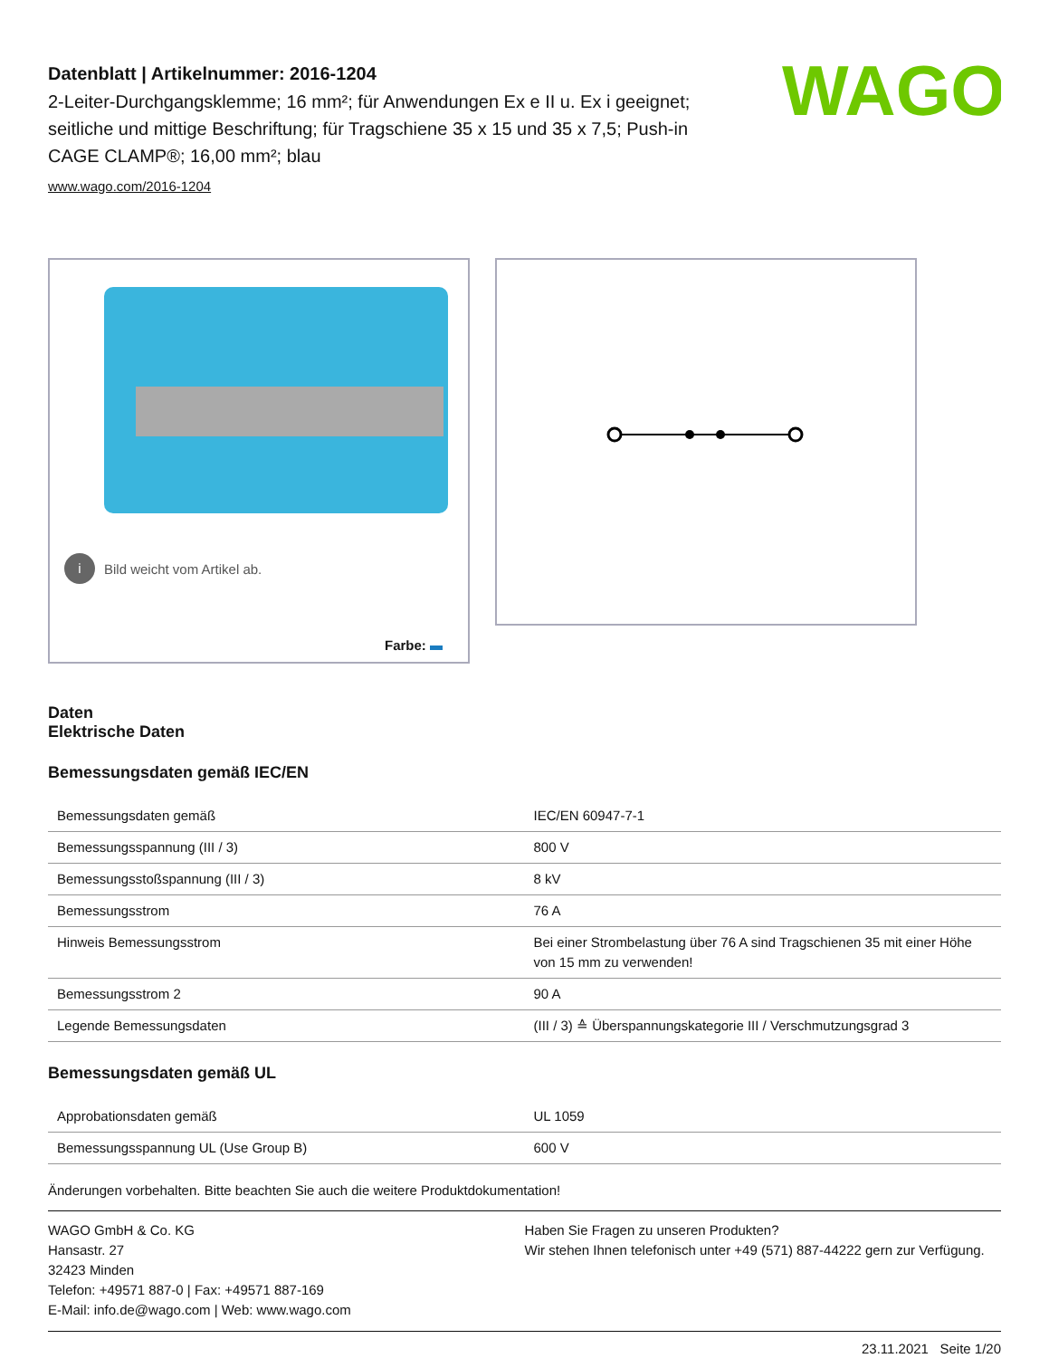WAGO
Datenblatt | Artikelnummer: 2016-1204
2-Leiter-Durchgangsklemme; 16 mm²; für Anwendungen Ex e II u. Ex i geeignet; seitliche und mittige Beschriftung; für Tragschiene 35 x 15 und 35 x 7,5; Push-in CAGE CLAMP®; 16,00 mm²; blau
www.wago.com/2016-1204
i Bild weicht vom Artikel ab.
Farbe:
Daten
Elektrische Daten
Bemessungsdaten gemäß IEC/EN
| Bemessungsdaten gemäß | IEC/EN 60947-7-1 |
| Bemessungsspannung (III / 3) | 800 V |
| Bemessungsstoßspannung (III / 3) | 8 kV |
| Bemessungsstrom | 76 A |
| Hinweis Bemessungsstrom | Bei einer Strombelastung über 76 A sind Tragschienen 35 mit einer Höhe von 15 mm zu verwenden! |
| Bemessungsstrom 2 | 90 A |
| Legende Bemessungsdaten | (III / 3) ≙ Überspannungskategorie III / Verschmutzungsgrad 3 |
Bemessungsdaten gemäß UL
| Approbationsdaten gemäß | UL 1059 |
| Bemessungsspannung UL (Use Group B) | 600 V |
Änderungen vorbehalten. Bitte beachten Sie auch die weitere Produktdokumentation!
WAGO GmbH & Co. KG
Hansastr. 27
32423 Minden
Telefon: +49571 887-0 | Fax: +49571 887-169
E-Mail: info.de@wago.com | Web: www.wago.com
Haben Sie Fragen zu unseren Produkten?
Wir stehen Ihnen telefonisch unter +49 (571) 887-44222 gern zur Verfügung.
23.11.2021 Seite 1/20